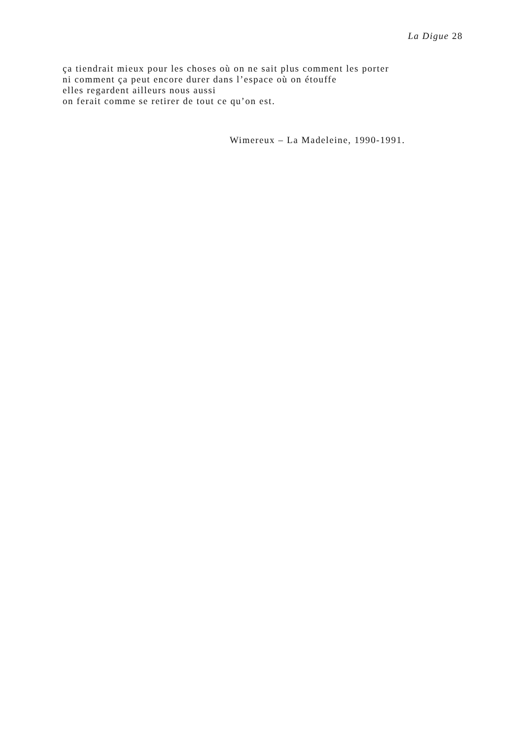La Digue 28
ça tiendrait mieux pour les choses où on ne sait plus comment les porter
ni comment ça peut encore durer dans l’espace où on étouffe
elles regardent ailleurs nous aussi
on ferait comme se retirer de tout ce qu’on est.
Wimereux – La Madeleine, 1990-1991.